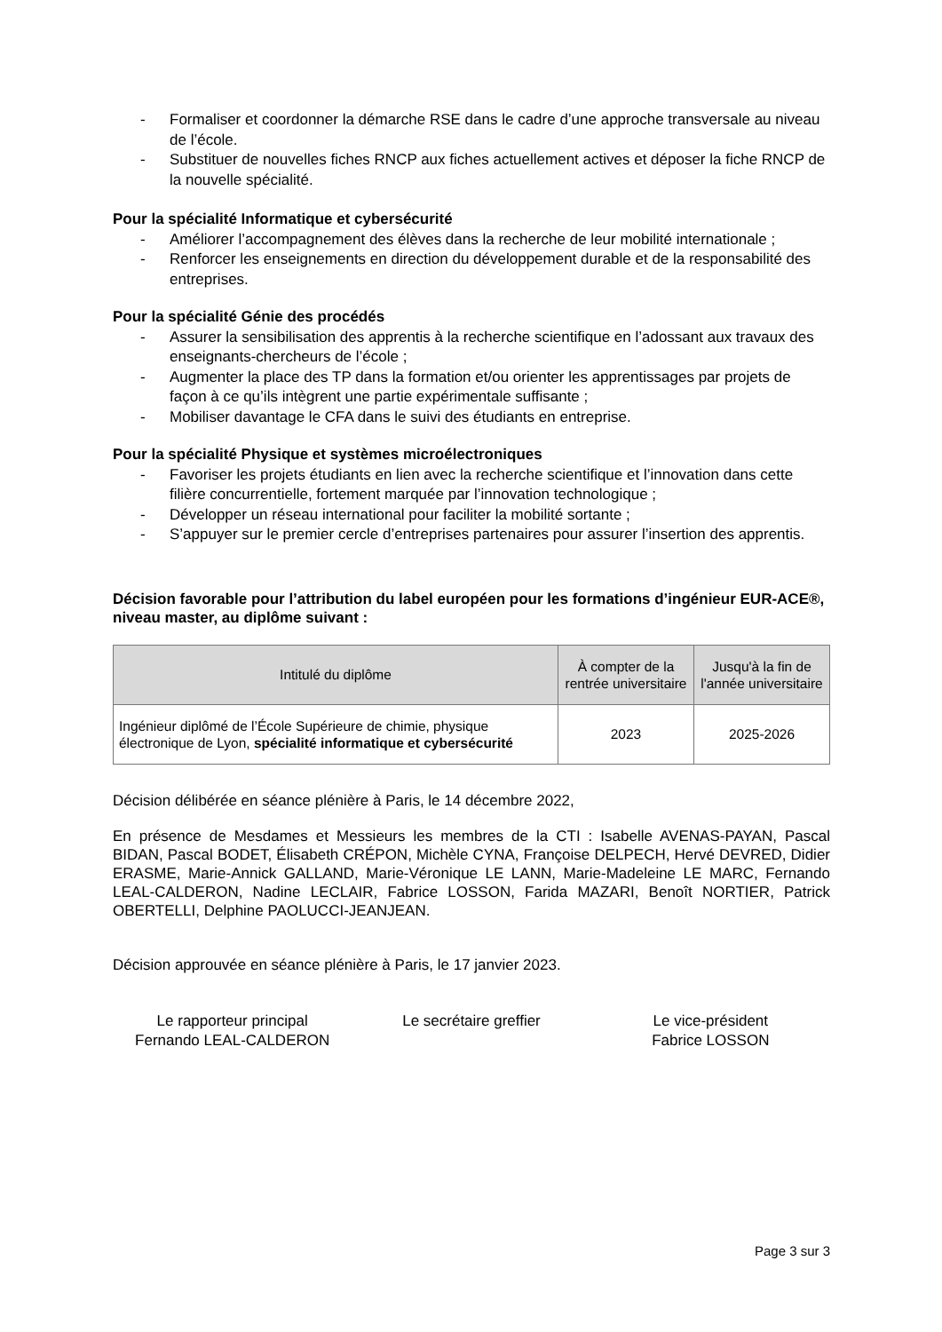- Formaliser et coordonner la démarche RSE dans le cadre d’une approche transversale au niveau de l’école.
- Substituer de nouvelles fiches RNCP aux fiches actuellement actives et déposer la fiche RNCP de la nouvelle spécialité.
Pour la spécialité Informatique et cybersécurité
- Améliorer l’accompagnement des élèves dans la recherche de leur mobilité internationale ;
- Renforcer les enseignements en direction du développement durable et de la responsabilité des entreprises.
Pour la spécialité Génie des procédés
- Assurer la sensibilisation des apprentis à la recherche scientifique en l’adossant aux travaux des enseignants-chercheurs de l’école ;
- Augmenter la place des TP dans la formation et/ou orienter les apprentissages par projets de façon à ce qu’ils intègrent une partie expérimentale suffisante ;
- Mobiliser davantage le CFA dans le suivi des étudiants en entreprise.
Pour la spécialité Physique et systèmes microélectroniques
- Favoriser les projets étudiants en lien avec la recherche scientifique et l’innovation dans cette filière concurrentielle, fortement marquée par l’innovation technologique ;
- Développer un réseau international pour faciliter la mobilité sortante ;
- S’appuyer sur le premier cercle d’entreprises partenaires pour assurer l’insertion des apprentis.
Décision favorable pour l’attribution du label européen pour les formations d’ingénieur EUR-ACE®, niveau master, au diplôme suivant :
| Intitulé du diplôme | À compter de la rentrée universitaire | Jusqu'à la fin de l'année universitaire |
| --- | --- | --- |
| Ingénieur diplômé de l’École Supérieure de chimie, physique électronique de Lyon, spécialité informatique et cybersécurité | 2023 | 2025-2026 |
Décision délibérée en séance plénière à Paris, le 14 décembre 2022,
En présence de Mesdames et Messieurs les membres de la CTI : Isabelle AVENAS-PAYAN, Pascal BIDAN, Pascal BODET, Élisabeth CRÉPON, Michèle CYNA, Françoise DELPECH, Hervé DEVRED, Didier ERASME, Marie-Annick GALLAND, Marie-Véronique LE LANN, Marie-Madeleine LE MARC, Fernando LEAL-CALDERON, Nadine LECLAIR, Fabrice LOSSON, Farida MAZARI, Benoît NORTIER, Patrick OBERTELLI, Delphine PAOLUCCI-JEANJEAN.
Décision approuvée en séance plénière à Paris, le 17 janvier 2023.
Le rapporteur principal
Fernando LEAL-CALDERON
Le secrétaire greffier Le vice-président
Fabrice LOSSON
Page 3 sur 3